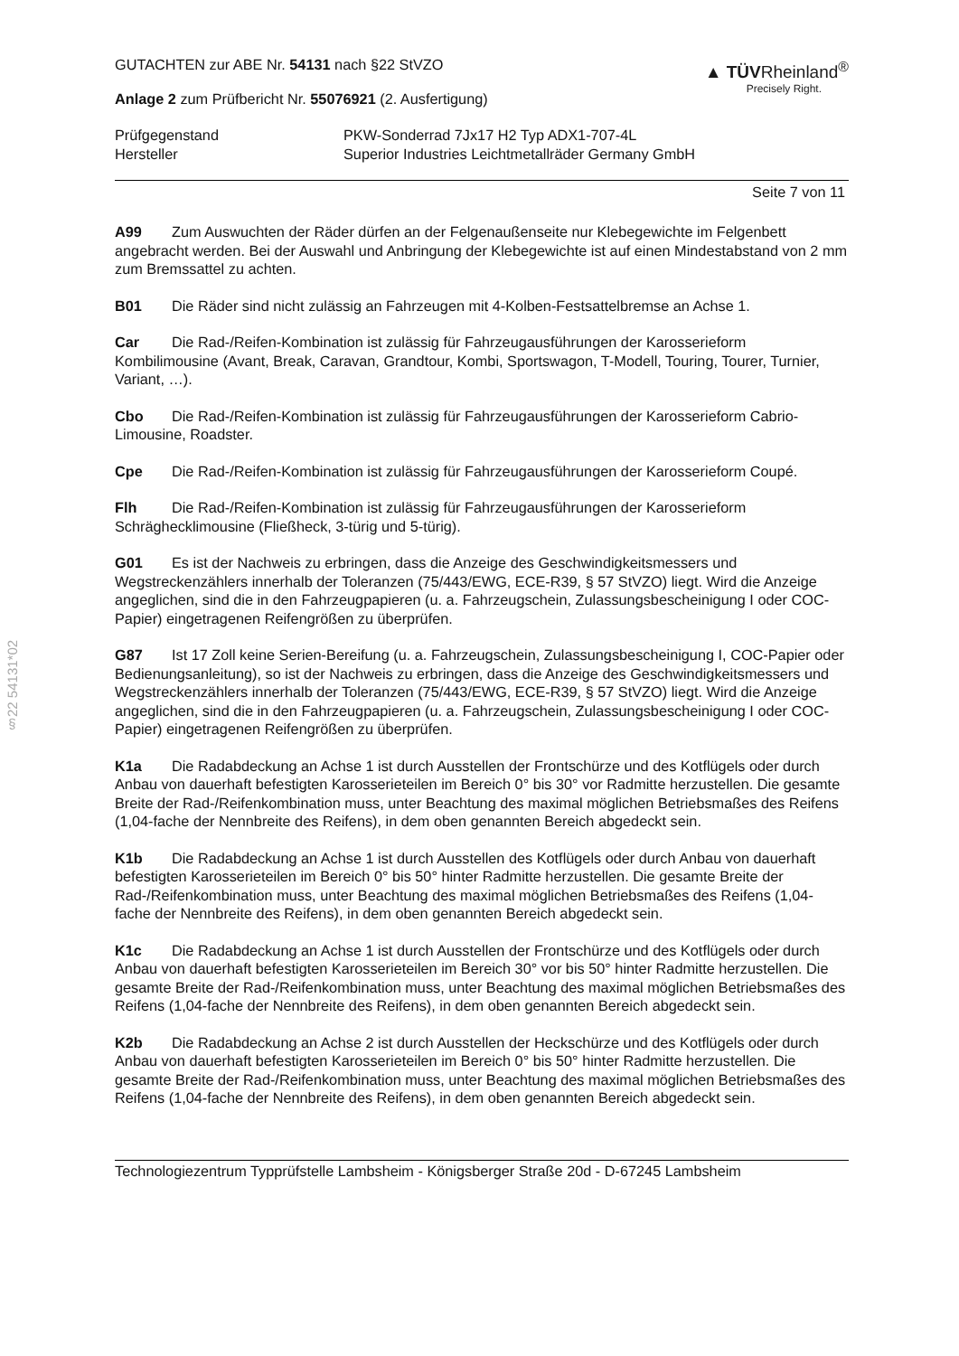§22 54131*02
GUTACHTEN zur ABE Nr. 54131 nach §22 StVZO
Anlage 2 zum Prüfbericht Nr. 55076921 (2. Ausfertigung)
▲ TÜVRheinland<sup>®</sup>
Precisely Right.
Prüfgegenstand
Hersteller
PKW-Sonderrad 7Jx17 H2 Typ ADX1-707-4L
Superior Industries Leichtmetallräder Germany GmbH
Seite 7 von 11
A99 Zum Auswuchten der Räder dürfen an der Felgenaußenseite nur Klebegewichte im Felgenbett angebracht werden. Bei der Auswahl und Anbringung der Klebegewichte ist auf einen Mindestabstand von 2 mm zum Bremssattel zu achten.
B01 Die Räder sind nicht zulässig an Fahrzeugen mit 4-Kolben-Festsattelbremse an Achse 1.
Car Die Rad-/Reifen-Kombination ist zulässig für Fahrzeugausführungen der Karosserieform Kombilimousine (Avant, Break, Caravan, Grandtour, Kombi, Sportswagon, T-Modell, Touring, Tourer, Turnier, Variant, …).
Cbo Die Rad-/Reifen-Kombination ist zulässig für Fahrzeugausführungen der Karosserieform Cabrio-Limousine, Roadster.
Cpe Die Rad-/Reifen-Kombination ist zulässig für Fahrzeugausführungen der Karosserieform Coupé.
Flh Die Rad-/Reifen-Kombination ist zulässig für Fahrzeugausführungen der Karosserieform Schräghecklimousine (Fließheck, 3-türig und 5-türig).
G01 Es ist der Nachweis zu erbringen, dass die Anzeige des Geschwindigkeitsmessers und Wegstreckenzählers innerhalb der Toleranzen (75/443/EWG, ECE-R39, § 57 StVZO) liegt. Wird die Anzeige angeglichen, sind die in den Fahrzeugpapieren (u. a. Fahrzeugschein, Zulassungsbescheinigung I oder COC-Papier) eingetragenen Reifengrößen zu überprüfen.
G87 Ist 17 Zoll keine Serien-Bereifung (u. a. Fahrzeugschein, Zulassungsbescheinigung I, COC-Papier oder Bedienungsanleitung), so ist der Nachweis zu erbringen, dass die Anzeige des Geschwindigkeitsmessers und Wegstreckenzählers innerhalb der Toleranzen (75/443/EWG, ECE-R39, § 57 StVZO) liegt. Wird die Anzeige angeglichen, sind die in den Fahrzeugpapieren (u. a. Fahrzeugschein, Zulassungsbescheinigung I oder COC-Papier) eingetragenen Reifengrößen zu überprüfen.
K1a Die Radabdeckung an Achse 1 ist durch Ausstellen der Frontschürze und des Kotflügels oder durch Anbau von dauerhaft befestigten Karosserieteilen im Bereich 0° bis 30° vor Radmitte herzustellen. Die gesamte Breite der Rad-/Reifenkombination muss, unter Beachtung des maximal möglichen Betriebsmaßes des Reifens (1,04-fache der Nennbreite des Reifens), in dem oben genannten Bereich abgedeckt sein.
K1b Die Radabdeckung an Achse 1 ist durch Ausstellen des Kotflügels oder durch Anbau von dauerhaft befestigten Karosserieteilen im Bereich 0° bis 50° hinter Radmitte herzustellen. Die gesamte Breite der Rad-/Reifenkombination muss, unter Beachtung des maximal möglichen Betriebsmaßes des Reifens (1,04-fache der Nennbreite des Reifens), in dem oben genannten Bereich abgedeckt sein.
K1c Die Radabdeckung an Achse 1 ist durch Ausstellen der Frontschürze und des Kotflügels oder durch Anbau von dauerhaft befestigten Karosserieteilen im Bereich 30° vor bis 50° hinter Radmitte herzustellen. Die gesamte Breite der Rad-/Reifenkombination muss, unter Beachtung des maximal möglichen Betriebsmaßes des Reifens (1,04-fache der Nennbreite des Reifens), in dem oben genannten Bereich abgedeckt sein.
K2b Die Radabdeckung an Achse 2 ist durch Ausstellen der Heckschürze und des Kotflügels oder durch Anbau von dauerhaft befestigten Karosserieteilen im Bereich 0° bis 50° hinter Radmitte herzustellen. Die gesamte Breite der Rad-/Reifenkombination muss, unter Beachtung des maximal möglichen Betriebsmaßes des Reifens (1,04-fache der Nennbreite des Reifens), in dem oben genannten Bereich abgedeckt sein.
Technologiezentrum Typprüfstelle Lambsheim - Königsberger Straße 20d - D-67245 Lambsheim